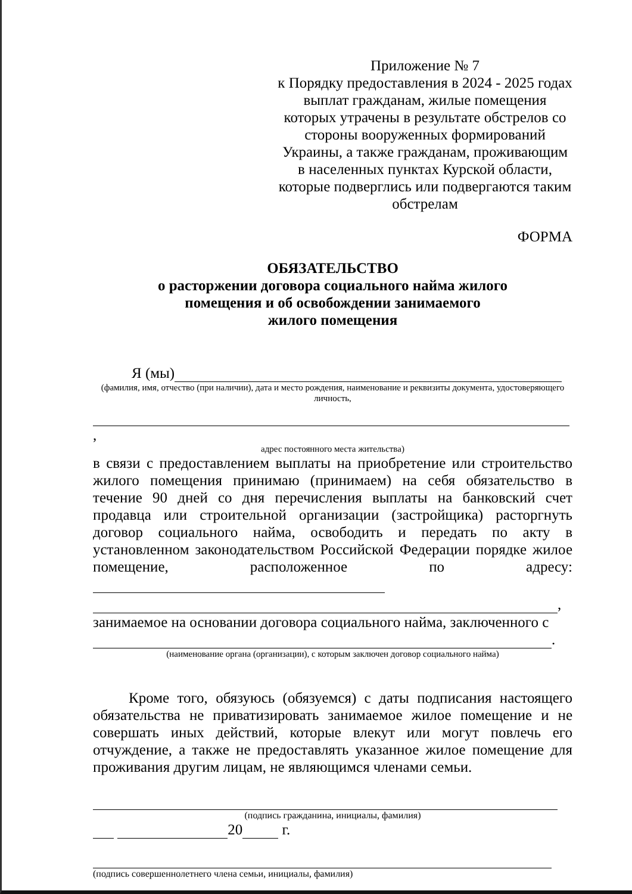Приложение № 7
к Порядку предоставления в 2024 - 2025 годах выплат гражданам, жилые помещения которых утрачены в результате обстрелов со стороны вооруженных формирований Украины, а также гражданам, проживающим в населенных пунктах Курской области, которые подверглись или подвергаются таким обстрелам
ФОРМА
ОБЯЗАТЕЛЬСТВО
о расторжении договора социального найма жилого
помещения и об освобождении занимаемого
жилого помещения
Я (мы)
(фамилия, имя, отчество (при наличии), дата и место рождения, наименование и реквизиты документа, удостоверяющего личность,
,
адрес постоянного места жительства)
в связи с предоставлением выплаты на приобретение или строительство жилого помещения принимаю (принимаем) на себя обязательство в течение 90 дней со дня перечисления выплаты на банковский счет продавца или строительной организации (застройщика) расторгнуть договор социального найма, освободить и передать по акту в установленном законодательством Российской Федерации порядке жилое помещение, расположенное по адресу:
,
занимаемое на основании договора социального найма, заключенного с
.
(наименование органа (организации), с которым заключен договор социального найма)
Кроме того, обязуюсь (обязуемся) с даты подписания настоящего обязательства не приватизировать занимаемое жилое помещение и не совершать иных действий, которые влекут или могут повлечь его отчуждение, а также не предоставлять указанное жилое помещение для проживания другим лицам, не являющимся членами семьи.
(подпись гражданина, инициалы, фамилия)
20 г.
(подпись совершеннолетнего члена семьи, инициалы, фамилия)